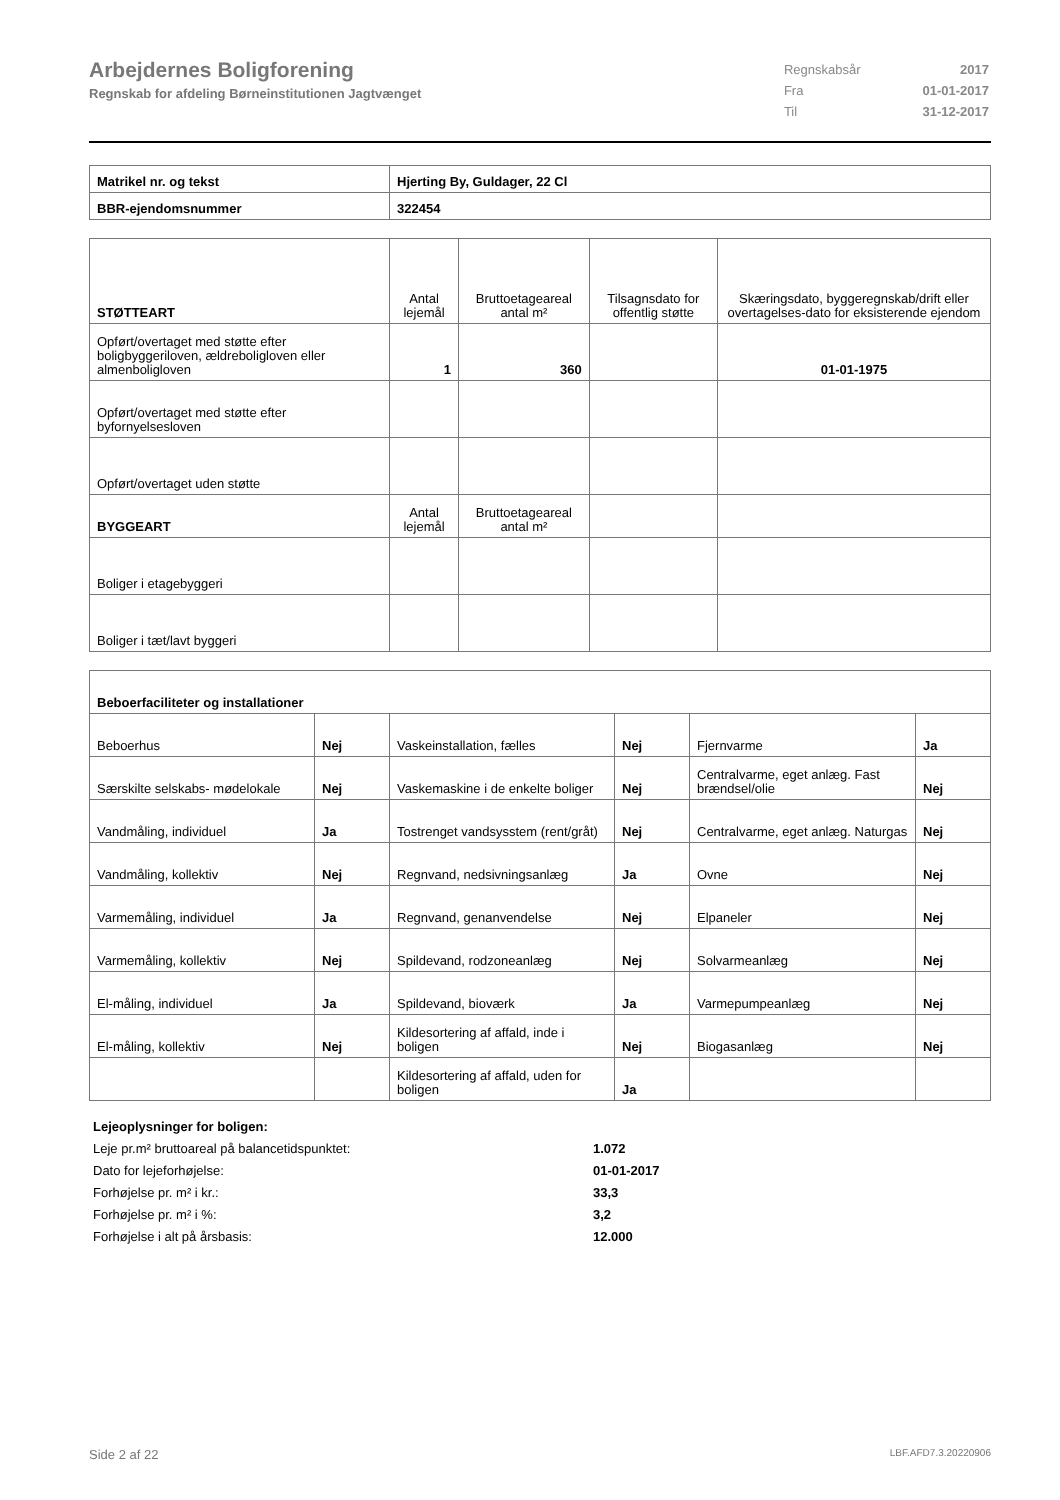Arbejdernes Boligforening
Regnskab for afdeling Børneinstitutionen Jagtvænget
| Regnskabsår | 2017 |
| Fra | 01-01-2017 |
| Til | 31-12-2017 |
| Matrikel nr. og tekst | Hjerting By, Guldager, 22 Cl |
| BBR-ejendomsnummer | 322454 |
| STØTTEART | Antal lejemål | Bruttoetageareal antal m² | Tilsagnsdato for offentlig støtte | Skæringsdato, byggeregnskab/drift eller overtagelses-dato for eksisterende ejendom |
| Opført/overtaget med støtte efter boligbyggeriloven, ældreboligloven eller almenboligloven | 1 | 360 | | 01-01-1975 |
| Opført/overtaget med støtte efter byfornyelsesloven | | | | |
| Opført/overtaget uden støtte | | | | |
| BYGGEART | Antal lejemål | Bruttoetageareal antal m² | | |
| Boliger i etagebyggeri | | | | |
| Boliger i tæt/lavt byggeri | | | | |
| Beboerfaciliteter og installationer | | | | | |
| Beboerhus | Nej | Vaskeinstallation, fælles | Nej | Fjernvarme | Ja |
| Særskilte selskabs- mødelokale | Nej | Vaskemaskine i de enkelte boliger | Nej | Centralvarme, eget anlæg. Fast brændsel/olie | Nej |
| Vandmåling, individuel | Ja | Tostrenget vandsysstem (rent/gråt) | Nej | Centralvarme, eget anlæg. Naturgas | Nej |
| Vandmåling, kollektiv | Nej | Regnvand, nedsivningsanlæg | Ja | Ovne | Nej |
| Varmemåling, individuel | Ja | Regnvand, genanvendelse | Nej | Elpaneler | Nej |
| Varmemåling, kollektiv | Nej | Spildevand, rodzoneanlæg | Nej | Solvarmeanlæg | Nej |
| El-måling, individuel | Ja | Spildevand, bioværk | Ja | Varmepumpeanlæg | Nej |
| El-måling, kollektiv | Nej | Kildesortering af affald, inde i boligen | Nej | Biogasanlæg | Nej |
| | | Kildesortering af affald, uden for boligen | Ja | | |
Lejeoplysninger for boligen:
Leje pr.m² bruttoareal på balancetidspunktet: 1.072
Dato for lejeforhøjelse: 01-01-2017
Forhøjelse pr. m² i kr.: 33,3
Forhøjelse pr. m² i %: 3,2
Forhøjelse i alt på årsbasis: 12.000
Side 2 af 22 LBF.AFD7.3.20220906